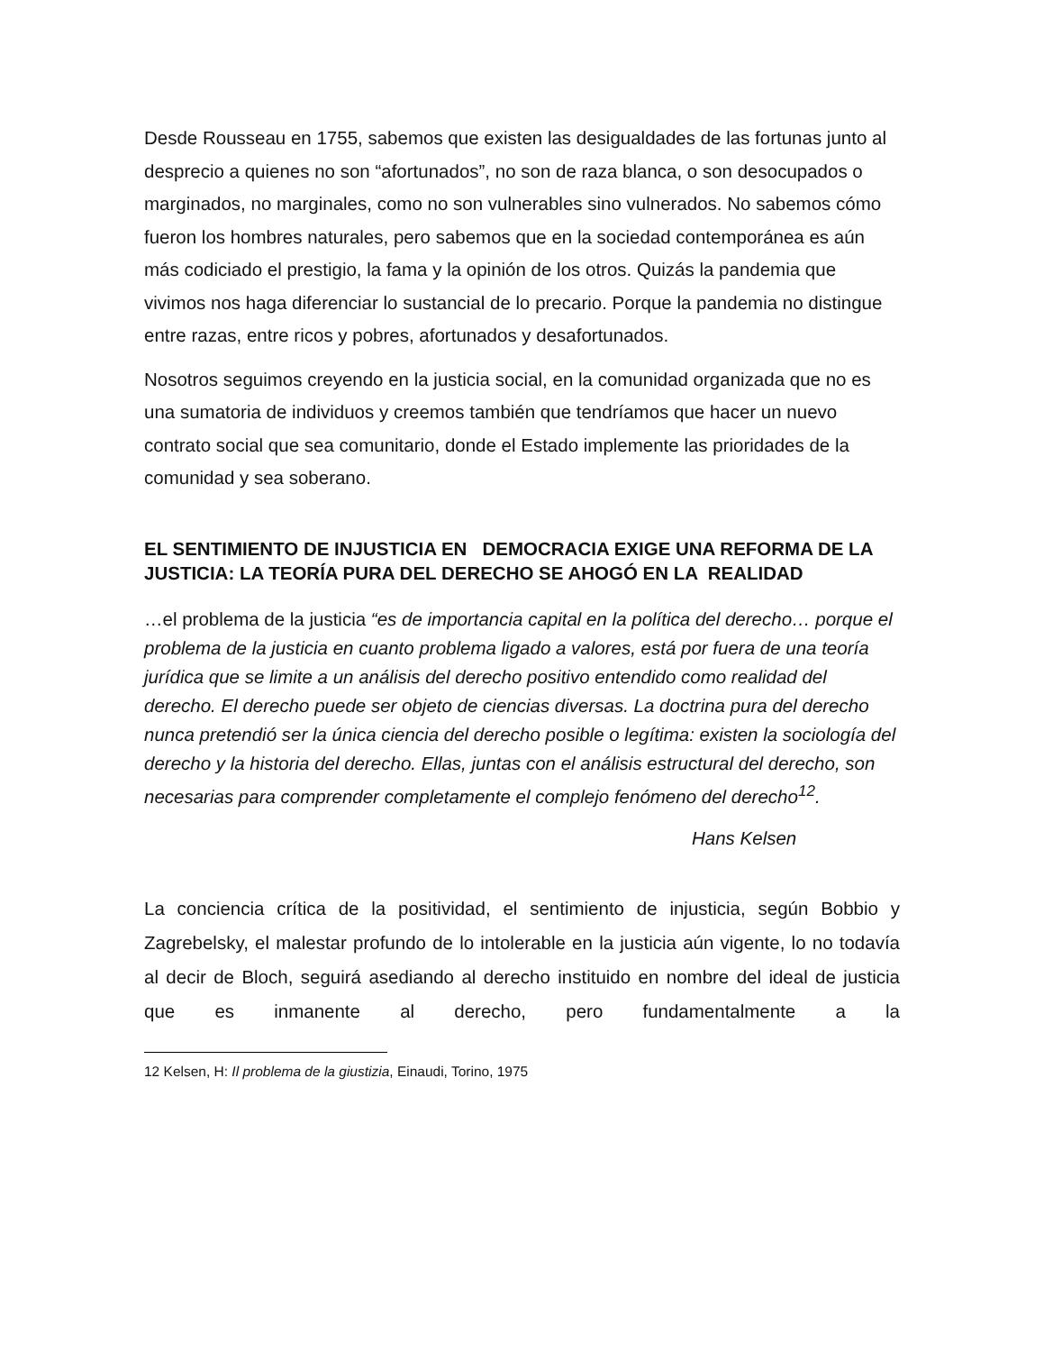Desde Rousseau en 1755, sabemos que existen las desigualdades de las fortunas junto al desprecio a quienes no son “afortunados”, no son de raza blanca, o son desocupados o marginados, no marginales, como no son vulnerables sino vulnerados. No sabemos cómo fueron los hombres naturales, pero sabemos que en la sociedad contemporánea es aún más codiciado el prestigio, la fama y la opinión de los otros. Quizás la pandemia que vivimos nos haga diferenciar lo sustancial de lo precario. Porque la pandemia no distingue entre razas, entre ricos y pobres, afortunados y desafortunados.
Nosotros seguimos creyendo en la justicia social, en la comunidad organizada que no es una sumatoria de individuos y creemos también que tendríamos que hacer un nuevo contrato social que sea comunitario, donde el Estado implemente las prioridades de la comunidad y sea soberano.
EL SENTIMIENTO DE INJUSTICIA EN DEMOCRACIA EXIGE UNA REFORMA DE LA JUSTICIA: LA TEORÍA PURA DEL DERECHO SE AHOGÓ EN LA REALIDAD
…el problema de la justicia “es de importancia capital en la política del derecho… porque el problema de la justicia en cuanto problema ligado a valores, está por fuera de una teoría jurídica que se limite a un análisis del derecho positivo entendido como realidad del derecho. El derecho puede ser objeto de ciencias diversas. La doctrina pura del derecho nunca pretendió ser la única ciencia del derecho posible o legítima: existen la sociología del derecho y la historia del derecho. Ellas, juntas con el análisis estructural del derecho, son necesarias para comprender completamente el complejo fenómeno del derecho<sup>12</sup>.
Hans Kelsen
La conciencia crítica de la positividad, el sentimiento de injusticia, según Bobbio y Zagrebelsky, el malestar profundo de lo intolerable en la justicia aún vigente, lo no todavía al decir de Bloch, seguirá asediando al derecho instituido en nombre del ideal de justicia que es inmanente al derecho, pero fundamentalmente a la
12 Kelsen, H: Il problema de la giustizia, Einaudi, Torino, 1975